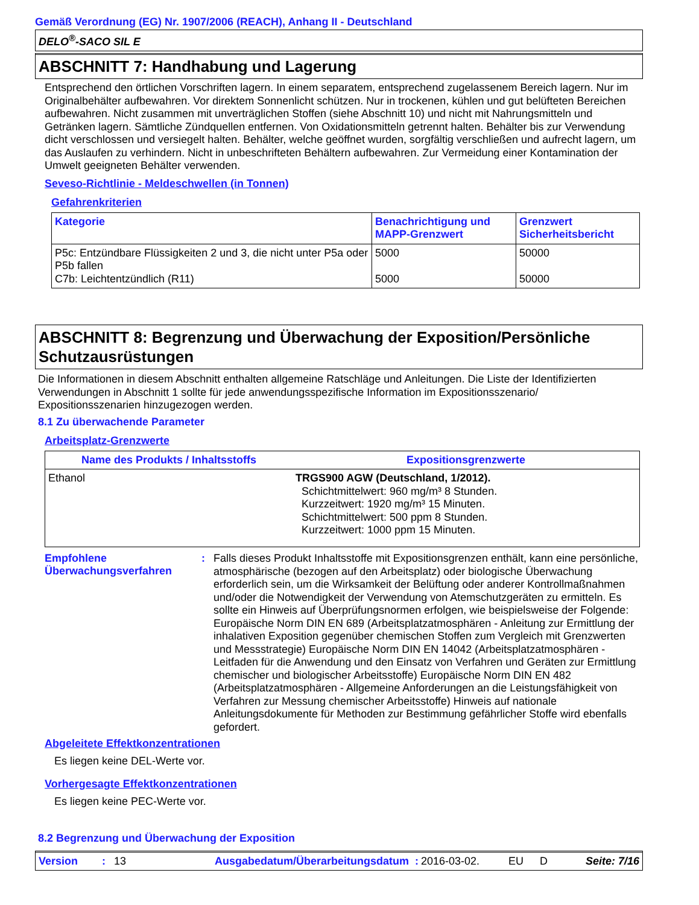Gemäß Verordnung (EG) Nr. 1907/2006 (REACH), Anhang II - Deutschland
DELO<sup>®</sup>-SACO SIL E
ABSCHNITT 7: Handhabung und Lagerung
Entsprechend den örtlichen Vorschriften lagern. In einem separatem, entsprechend zugelassenem Bereich lagern. Nur im Originalbehälter aufbewahren. Vor direktem Sonnenlicht schützen. Nur in trockenen, kühlen und gut belüfteten Bereichen aufbewahren. Nicht zusammen mit unverträglichen Stoffen (siehe Abschnitt 10) und nicht mit Nahrungsmitteln und Getränken lagern. Sämtliche Zündquellen entfernen. Von Oxidationsmitteln getrennt halten. Behälter bis zur Verwendung dicht verschlossen und versiegelt halten. Behälter, welche geöffnet wurden, sorgfältig verschließen und aufrecht lagern, um das Auslaufen zu verhindern. Nicht in unbeschrifteten Behältern aufbewahren. Zur Vermeidung einer Kontamination der Umwelt geeigneten Behälter verwenden.
Seveso-Richtlinie - Meldeschwellen (in Tonnen)
Gefahrenkriterien
| Kategorie | Benachrichtigung und MAPP-Grenzwert | Grenzwert Sicherheitsbericht |
| --- | --- | --- |
| P5c: Entzündbare Flüssigkeiten 2 und 3, die nicht unter P5a oder P5b fallen C7b: Leichtentzündlich (R11) | 5000 5000 | 50000 50000 |
ABSCHNITT 8: Begrenzung und Überwachung der Exposition/Persönliche Schutzausrüstungen
Die Informationen in diesem Abschnitt enthalten allgemeine Ratschläge und Anleitungen. Die Liste der Identifizierten Verwendungen in Abschnitt 1 sollte für jede anwendungsspezifische Information im Expositionsszenario/ Expositionsszenarien hinzugezogen werden.
8.1 Zu überwachende Parameter
Arbeitsplatz-Grenzwerte
| Name des Produkts / Inhaltsstoffs | Expositionsgrenzwerte |
| --- | --- |
| Ethanol | TRGS900 AGW (Deutschland, 1/2012). Schichtmittelwert: 960 mg/m³ 8 Stunden. Kurzzeitwert: 1920 mg/m³ 15 Minuten. Schichtmittelwert: 500 ppm 8 Stunden. Kurzzeitwert: 1000 ppm 15 Minuten. |
Empfohlene Überwachungsverfahren
:
Falls dieses Produkt Inhaltsstoffe mit Expositionsgrenzen enthält, kann eine persönliche, atmosphärische (bezogen auf den Arbeitsplatz) oder biologische Überwachung erforderlich sein, um die Wirksamkeit der Belüftung oder anderer Kontrollmaßnahmen und/oder die Notwendigkeit der Verwendung von Atemschutzgeräten zu ermitteln. Es sollte ein Hinweis auf Überprüfungsnormen erfolgen, wie beispielsweise der Folgende: Europäische Norm DIN EN 689 (Arbeitsplatzatmosphären - Anleitung zur Ermittlung der inhalativen Exposition gegenüber chemischen Stoffen zum Vergleich mit Grenzwerten und Messstrategie) Europäische Norm DIN EN 14042 (Arbeitsplatzatmosphären - Leitfaden für die Anwendung und den Einsatz von Verfahren und Geräten zur Ermittlung chemischer und biologischer Arbeitsstoffe) Europäische Norm DIN EN 482 (Arbeitsplatzatmosphären - Allgemeine Anforderungen an die Leistungsfähigkeit von Verfahren zur Messung chemischer Arbeitsstoffe) Hinweis auf nationale Anleitungsdokumente für Methoden zur Bestimmung gefährlicher Stoffe wird ebenfalls gefordert.
Abgeleitete Effektkonzentrationen
Es liegen keine DEL-Werte vor.
Vorhergesagte Effektkonzentrationen
Es liegen keine PEC-Werte vor.
8.2 Begrenzung und Überwachung der Exposition
Version: 13 Ausgabedatum/Überarbeitungsdatum : 2016-03-02. EU D Seite: 7/16